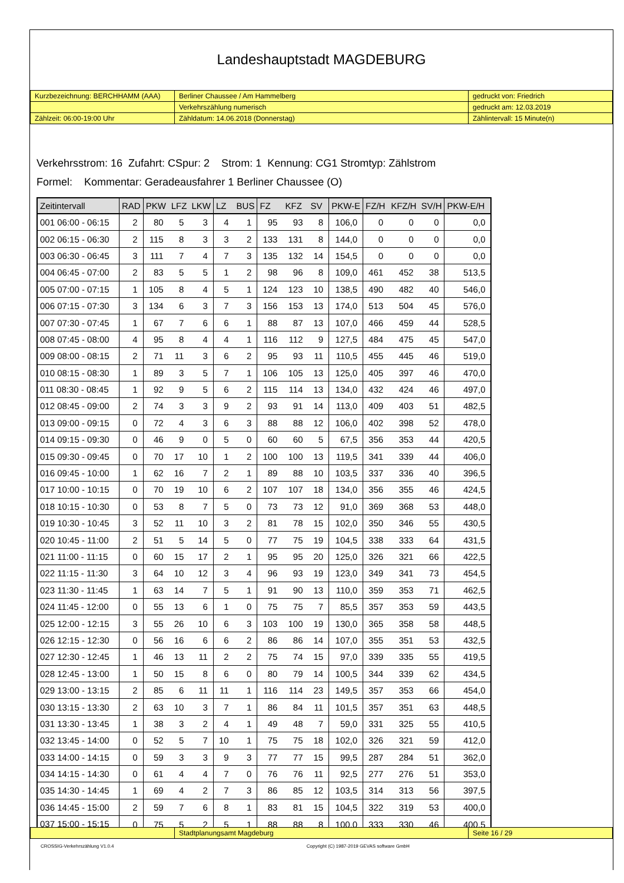Landeshauptstadt MAGDEBURG
| Kurzbezeichnung: BERCHHAMM (AAA) | Berliner Chaussee / Am Hammelberg | gedruckt von: Friedrich |
| | Verkehrszählung numerisch | gedruckt am: 12.03.2019 |
| Zählzeit: 06:00-19:00 Uhr | Zähldatum: 14.06.2018 (Donnerstag) | Zählintervall: 15 Minute(n) |
Verkehrsstrom: 16 Zufahrt: CSpur: 2 Strom: 1 Kennung: CG1 Stromtyp: Zählstrom
Formel: Kommentar: Geradeausfahrer 1 Berliner Chaussee (O)
| Zeitintervall | RAD | PKW | LFZ | LKW | LZ | BUS | FZ | KFZ | SV | PKW-E | FZ/H | KFZ/H | SV/H | PKW-E/H |
| --- | --- | --- | --- | --- | --- | --- | --- | --- | --- | --- | --- | --- | --- | --- |
| 001 06:00 - 06:15 | 2 | 80 | 5 | 3 | 4 | 1 | 95 | 93 | 8 | 106,0 | 0 | 0 | 0 | 0,0 |
| 002 06:15 - 06:30 | 2 | 115 | 8 | 3 | 3 | 2 | 133 | 131 | 8 | 144,0 | 0 | 0 | 0 | 0,0 |
| 003 06:30 - 06:45 | 3 | 111 | 7 | 4 | 7 | 3 | 135 | 132 | 14 | 154,5 | 0 | 0 | 0 | 0,0 |
| 004 06:45 - 07:00 | 2 | 83 | 5 | 5 | 1 | 2 | 98 | 96 | 8 | 109,0 | 461 | 452 | 38 | 513,5 |
| 005 07:00 - 07:15 | 1 | 105 | 8 | 4 | 5 | 1 | 124 | 123 | 10 | 138,5 | 490 | 482 | 40 | 546,0 |
| 006 07:15 - 07:30 | 3 | 134 | 6 | 3 | 7 | 3 | 156 | 153 | 13 | 174,0 | 513 | 504 | 45 | 576,0 |
| 007 07:30 - 07:45 | 1 | 67 | 7 | 6 | 6 | 1 | 88 | 87 | 13 | 107,0 | 466 | 459 | 44 | 528,5 |
| 008 07:45 - 08:00 | 4 | 95 | 8 | 4 | 4 | 1 | 116 | 112 | 9 | 127,5 | 484 | 475 | 45 | 547,0 |
| 009 08:00 - 08:15 | 2 | 71 | 11 | 3 | 6 | 2 | 95 | 93 | 11 | 110,5 | 455 | 445 | 46 | 519,0 |
| 010 08:15 - 08:30 | 1 | 89 | 3 | 5 | 7 | 1 | 106 | 105 | 13 | 125,0 | 405 | 397 | 46 | 470,0 |
| 011 08:30 - 08:45 | 1 | 92 | 9 | 5 | 6 | 2 | 115 | 114 | 13 | 134,0 | 432 | 424 | 46 | 497,0 |
| 012 08:45 - 09:00 | 2 | 74 | 3 | 3 | 9 | 2 | 93 | 91 | 14 | 113,0 | 409 | 403 | 51 | 482,5 |
| 013 09:00 - 09:15 | 0 | 72 | 4 | 3 | 6 | 3 | 88 | 88 | 12 | 106,0 | 402 | 398 | 52 | 478,0 |
| 014 09:15 - 09:30 | 0 | 46 | 9 | 0 | 5 | 0 | 60 | 60 | 5 | 67,5 | 356 | 353 | 44 | 420,5 |
| 015 09:30 - 09:45 | 0 | 70 | 17 | 10 | 1 | 2 | 100 | 100 | 13 | 119,5 | 341 | 339 | 44 | 406,0 |
| 016 09:45 - 10:00 | 1 | 62 | 16 | 7 | 2 | 1 | 89 | 88 | 10 | 103,5 | 337 | 336 | 40 | 396,5 |
| 017 10:00 - 10:15 | 0 | 70 | 19 | 10 | 6 | 2 | 107 | 107 | 18 | 134,0 | 356 | 355 | 46 | 424,5 |
| 018 10:15 - 10:30 | 0 | 53 | 8 | 7 | 5 | 0 | 73 | 73 | 12 | 91,0 | 369 | 368 | 53 | 448,0 |
| 019 10:30 - 10:45 | 3 | 52 | 11 | 10 | 3 | 2 | 81 | 78 | 15 | 102,0 | 350 | 346 | 55 | 430,5 |
| 020 10:45 - 11:00 | 2 | 51 | 5 | 14 | 5 | 0 | 77 | 75 | 19 | 104,5 | 338 | 333 | 64 | 431,5 |
| 021 11:00 - 11:15 | 0 | 60 | 15 | 17 | 2 | 1 | 95 | 95 | 20 | 125,0 | 326 | 321 | 66 | 422,5 |
| 022 11:15 - 11:30 | 3 | 64 | 10 | 12 | 3 | 4 | 96 | 93 | 19 | 123,0 | 349 | 341 | 73 | 454,5 |
| 023 11:30 - 11:45 | 1 | 63 | 14 | 7 | 5 | 1 | 91 | 90 | 13 | 110,0 | 359 | 353 | 71 | 462,5 |
| 024 11:45 - 12:00 | 0 | 55 | 13 | 6 | 1 | 0 | 75 | 75 | 7 | 85,5 | 357 | 353 | 59 | 443,5 |
| 025 12:00 - 12:15 | 3 | 55 | 26 | 10 | 6 | 3 | 103 | 100 | 19 | 130,0 | 365 | 358 | 58 | 448,5 |
| 026 12:15 - 12:30 | 0 | 56 | 16 | 6 | 6 | 2 | 86 | 86 | 14 | 107,0 | 355 | 351 | 53 | 432,5 |
| 027 12:30 - 12:45 | 1 | 46 | 13 | 11 | 2 | 2 | 75 | 74 | 15 | 97,0 | 339 | 335 | 55 | 419,5 |
| 028 12:45 - 13:00 | 1 | 50 | 15 | 8 | 6 | 0 | 80 | 79 | 14 | 100,5 | 344 | 339 | 62 | 434,5 |
| 029 13:00 - 13:15 | 2 | 85 | 6 | 11 | 11 | 1 | 116 | 114 | 23 | 149,5 | 357 | 353 | 66 | 454,0 |
| 030 13:15 - 13:30 | 2 | 63 | 10 | 3 | 7 | 1 | 86 | 84 | 11 | 101,5 | 357 | 351 | 63 | 448,5 |
| 031 13:30 - 13:45 | 1 | 38 | 3 | 2 | 4 | 1 | 49 | 48 | 7 | 59,0 | 331 | 325 | 55 | 410,5 |
| 032 13:45 - 14:00 | 0 | 52 | 5 | 7 | 10 | 1 | 75 | 75 | 18 | 102,0 | 326 | 321 | 59 | 412,0 |
| 033 14:00 - 14:15 | 0 | 59 | 3 | 3 | 9 | 3 | 77 | 77 | 15 | 99,5 | 287 | 284 | 51 | 362,0 |
| 034 14:15 - 14:30 | 0 | 61 | 4 | 4 | 7 | 0 | 76 | 76 | 11 | 92,5 | 277 | 276 | 51 | 353,0 |
| 035 14:30 - 14:45 | 1 | 69 | 4 | 2 | 7 | 3 | 86 | 85 | 12 | 103,5 | 314 | 313 | 56 | 397,5 |
| 036 14:45 - 15:00 | 2 | 59 | 7 | 6 | 8 | 1 | 83 | 81 | 15 | 104,5 | 322 | 319 | 53 | 400,0 |
| 037 15:00 - 15:15 | 0 | 75 | 5 | 2 | 5 | 1 | 88 | 88 | 8 | 100,0 | 333 | 330 | 46 | 400,5 |
| | Stadtplanungsamt Magdeburg | Seite 16 / 29 |
CROSSIG-Verkehrszählung V1.0.4 Copyright (C) 1987-2019 GEVAS software GmbH